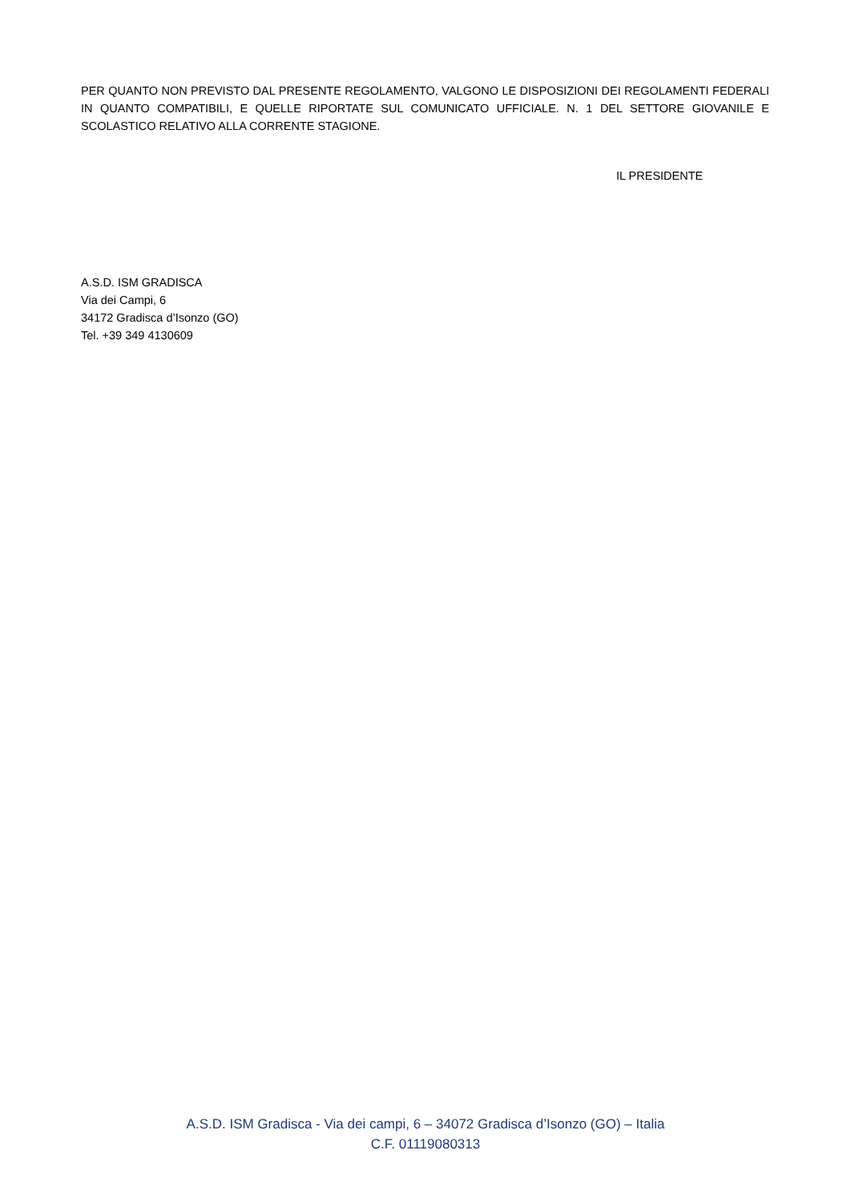PER QUANTO NON PREVISTO DAL PRESENTE REGOLAMENTO, VALGONO LE DISPOSIZIONI DEI REGOLAMENTI FEDERALI IN QUANTO COMPATIBILI, E QUELLE RIPORTATE SUL COMUNICATO UFFICIALE. N. 1 DEL SETTORE GIOVANILE E SCOLASTICO RELATIVO ALLA CORRENTE STAGIONE.
IL PRESIDENTE
A.S.D. ISM GRADISCA
Via dei Campi, 6
34172 Gradisca d’Isonzo (GO)
Tel. +39 349 4130609
A.S.D. ISM Gradisca - Via dei campi, 6 – 34072 Gradisca d’Isonzo (GO) – Italia
C.F. 01119080313